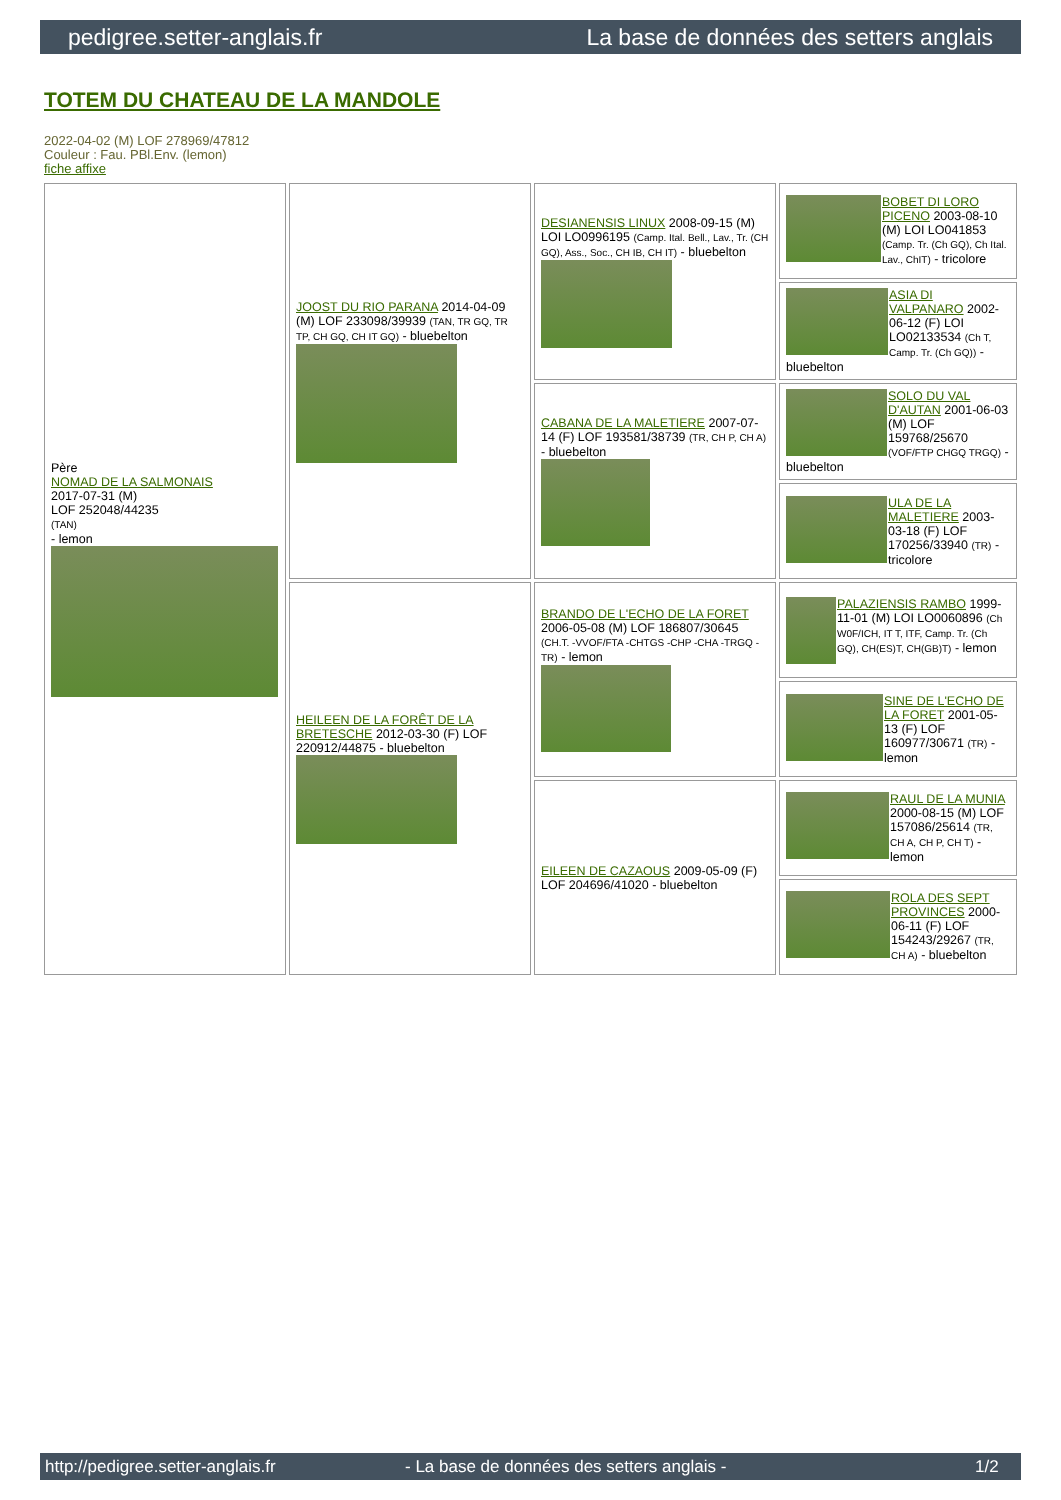pedigree.setter-anglais.fr La base de données des setters anglais
TOTEM DU CHATEAU DE LA MANDOLE
2022-04-02 (M) LOF 278969/47812
Couleur : Fau. PBl.Env. (lemon)
fiche affixe
| Père NOMAD DE LA SALMONAIS 2017-07-31 (M) LOF 252048/44235 (TAN) - lemon | JOOST DU RIO PARANA 2014-04-09 (M) LOF 233098/39939 (TAN, TR GQ, TR TP, CH GQ, CH IT GQ) - bluebelton | DESIANENSIS LINUX 2008-09-15 (M) LOI LO0996195 (Camp. Ital. Bell., Lav., Tr. (CH GQ), Ass., Soc., CH IB, CH IT) - bluebelton | BOBET DI LORO PICENO 2003-08-10 (M) LOI LO041853 (Camp. Tr. (Ch GQ), Ch Ital. Lav., ChIT) - tricolore |
| | | | ASIA DI VALPANARO 2002-06-12 (F) LOI LO02133534 (Ch T, Camp. Tr. (Ch GQ)) - bluebelton |
| | | CABANA DE LA MALETIERE 2007-07-14 (F) LOF 193581/38739 (TR, CH P, CH A) - bluebelton | SOLO DU VAL D'AUTAN 2001-06-03 (M) LOF 159768/25670 (VOF/FTP CHGQ TRGQ) - bluebelton |
| | | | ULA DE LA MALETIERE 2003-03-18 (F) LOF 170256/33940 (TR) - tricolore |
| | HEILEEN DE LA FORÊT DE LA BRETESCHE 2012-03-30 (F) LOF 220912/44875 - bluebelton | BRANDO DE L'ECHO DE LA FORET 2006-05-08 (M) LOF 186807/30645 (CH.T. -VVOF/FTA -CHTGS -CHP -CHA -TRGQ -TR) - lemon | PALAZIENSIS RAMBO 1999-11-01 (M) LOI LO0060896 (Ch W0F/ICH, IT T, ITF, Camp. Tr. (Ch GQ), CH(ES)T, CH(GB)T) - lemon |
| | | | SINE DE L'ECHO DE LA FORET 2001-05-13 (F) LOF 160977/30671 (TR) - lemon |
| | | EILEEN DE CAZAOUS 2009-05-09 (F) LOF 204696/41020 - bluebelton | RAUL DE LA MUNIA 2000-08-15 (M) LOF 157086/25614 (TR, CH A, CH P, CH T) - lemon |
| | | | ROLA DES SEPT PROVINCES 2000-06-11 (F) LOF 154243/29267 (TR, CH A) - bluebelton |
http://pedigree.setter-anglais.fr - La base de données des setters anglais - 1/2